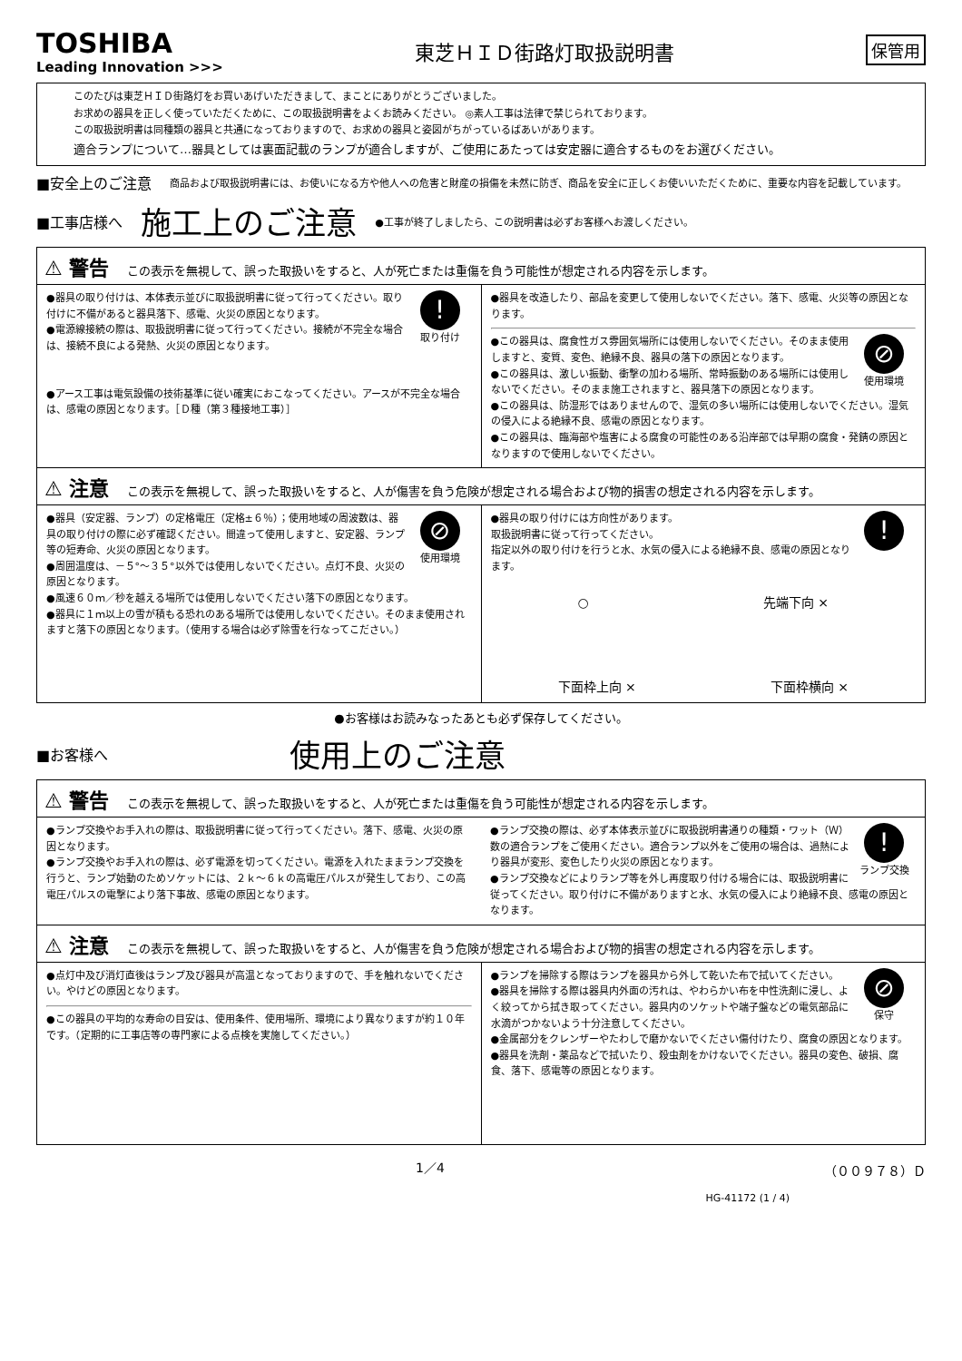TOSHIBA
Leading Innovation >>>
東芝ＨＩＤ街路灯取扱説明書
保管用
このたびは東芝ＨＩＤ街路灯をお買いあげいただきまして、まことにありがとうございました。
お求めの器具を正しく使っていただくために、この取扱説明書をよくお読みください。 ◎素人工事は法律で禁じられております。
この取扱説明書は同種類の器具と共通になっておりますので、お求めの器具と姿図がちがっているばあいがあります。
適合ランプについて…器具としては裏面記載のランプが適合しますが、ご使用にあたっては安定器に適合するものをお選びください。
■安全上のご注意 商品および取扱説明書には、お使いになる方や他人への危害と財産の損傷を未然に防ぎ、商品を安全に正しくお使いいただくために、重要な内容を記載しています。
■工事店様へ 施工上のご注意 ●工事が終了しましたら、この説明書は必ずお客様へお渡しください。
⚠ 警告 この表示を無視して、誤った取扱いをすると、人が死亡または重傷を負う可能性が想定される内容を示します。
!
取り付け
●器具の取り付けは、本体表示並びに取扱説明書に従って行ってください。取り付けに不備があると器具落下、感電、火災の原因となります。
●電源線接続の際は、取扱説明書に従って行ってください。接続が不完全な場合は、接続不良による発熱、火災の原因となります。
●アース工事は電気設備の技術基準に従い確実におこなってください。アースが不完全な場合は、感電の原因となります。［Ｄ種（第３種接地工事）］
●器具を改造したり、部品を変更して使用しないでください。落下、感電、火災等の原因となります。
⊘
使用環境
●この器具は、腐食性ガス雰囲気場所には使用しないでください。そのまま使用しますと、変質、変色、絶縁不良、器具の落下の原因となります。
●この器具は、激しい振動、衝撃の加わる場所、常時振動のある場所には使用しないでください。そのまま施工されますと、器具落下の原因となります。
●この器具は、防湿形ではありませんので、湿気の多い場所には使用しないでください。湿気の侵入による絶縁不良、感電の原因となります。
●この器具は、臨海部や塩害による腐食の可能性のある沿岸部では早期の腐食・発錆の原因となりますので使用しないでください。
⚠ 注意 この表示を無視して、誤った取扱いをすると、人が傷害を負う危険が想定される場合および物的損害の想定される内容を示します。
⊘
使用環境
●器具（安定器、ランプ）の定格電圧（定格±６％）；使用地域の周波数は、器具の取り付けの際に必ず確認ください。間違って使用しますと、安定器、ランプ等の短寿命、火災の原因となります。
●周囲温度は、－５°～３５°以外では使用しないでください。点灯不良、火災の原因となります。
●風速６０ｍ／秒を越える場所では使用しないでください落下の原因となります。
●器具に１ｍ以上の雪が積もる恐れのある場所では使用しないでください。そのまま使用されますと落下の原因となります。（使用する場合は必ず除雪を行なってこださい。）
!
●器具の取り付けには方向性があります。
取扱説明書に従って行ってください。
指定以外の取り付けを行うと水、水気の侵入による絶縁不良、感電の原因となります。
○ 先端下向 ×
下面枠上向 × 下面枠横向 ×
●お客様はお読みなったあとも必ず保存してください。
■お客様へ 使用上のご注意
⚠ 警告 この表示を無視して、誤った取扱いをすると、人が死亡または重傷を負う可能性が想定される内容を示します。
●ランプ交換やお手入れの際は、取扱説明書に従って行ってください。落下、感電、火災の原因となります。
●ランプ交換やお手入れの際は、必ず電源を切ってください。電源を入れたままランプ交換を行うと、ランプ始動のためソケットには、２ｋ～６ｋの高電圧パルスが発生しており、この高電圧パルスの電撃により落下事故、感電の原因となります。
!
ランプ交換
●ランプ交換の際は、必ず本体表示並びに取扱説明書通りの種類・ワット（Ｗ）数の適合ランプをご使用ください。適合ランプ以外をご使用の場合は、過熱により器具が変形、変色したり火災の原因となります。
●ランプ交換などによりランプ等を外し再度取り付ける場合には、取扱説明書に従ってください。取り付けに不備がありますと水、水気の侵入により絶縁不良、感電の原因となります。
⚠ 注意 この表示を無視して、誤った取扱いをすると、人が傷害を負う危険が想定される場合および物的損害の想定される内容を示します。
●点灯中及び消灯直後はランプ及び器具が高温となっておりますので、手を触れないでください。やけどの原因となります。
●この器具の平均的な寿命の目安は、使用条件、使用場所、環境により異なりますが約１０年です。（定期的に工事店等の専門家による点検を実施してください。）
⊘
保守
●ランプを掃除する際はランプを器具から外して乾いた布で拭いてください。
●器具を掃除する際は器具内外面の汚れは、やわらかい布を中性洗剤に浸し、よく絞ってから拭き取ってください。器具内のソケットや端子盤などの電気部品に水滴がつかないよう十分注意してください。
●金属部分をクレンザーやたわしで磨かないでください傷付けたり、腐食の原因となります。
●器具を洗剤・薬品などで拭いたり、殺虫剤をかけないでください。器具の変色、破損、腐食、落下、感電等の原因となります。
1／4 （００９７８）Ｄ
HG-41172 (1 / 4)